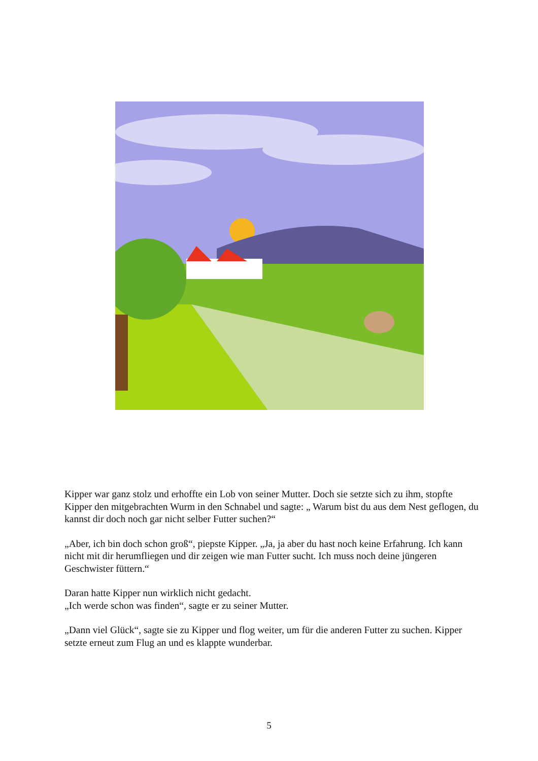Kipper war ganz stolz und erhoffte ein Lob von seiner Mutter. Doch sie setzte sich zu ihm, stopfte Kipper den mitgebrachten Wurm in den Schnabel und sagte: „ Warum bist du aus dem Nest geflogen, du kannst dir doch noch gar nicht selber Futter suchen?“
„Aber, ich bin doch schon groß“, piepste Kipper. „Ja, ja aber du hast noch keine Erfahrung. Ich kann nicht mit dir herumfliegen und dir zeigen wie man Futter sucht. Ich muss noch deine jüngeren Geschwister füttern.“
Daran hatte Kipper nun wirklich nicht gedacht.
„Ich werde schon was finden“, sagte er zu seiner Mutter.
„Dann viel Glück“, sagte sie zu Kipper und flog weiter, um für die anderen Futter zu suchen. Kipper setzte erneut zum Flug an und es klappte wunderbar.
5